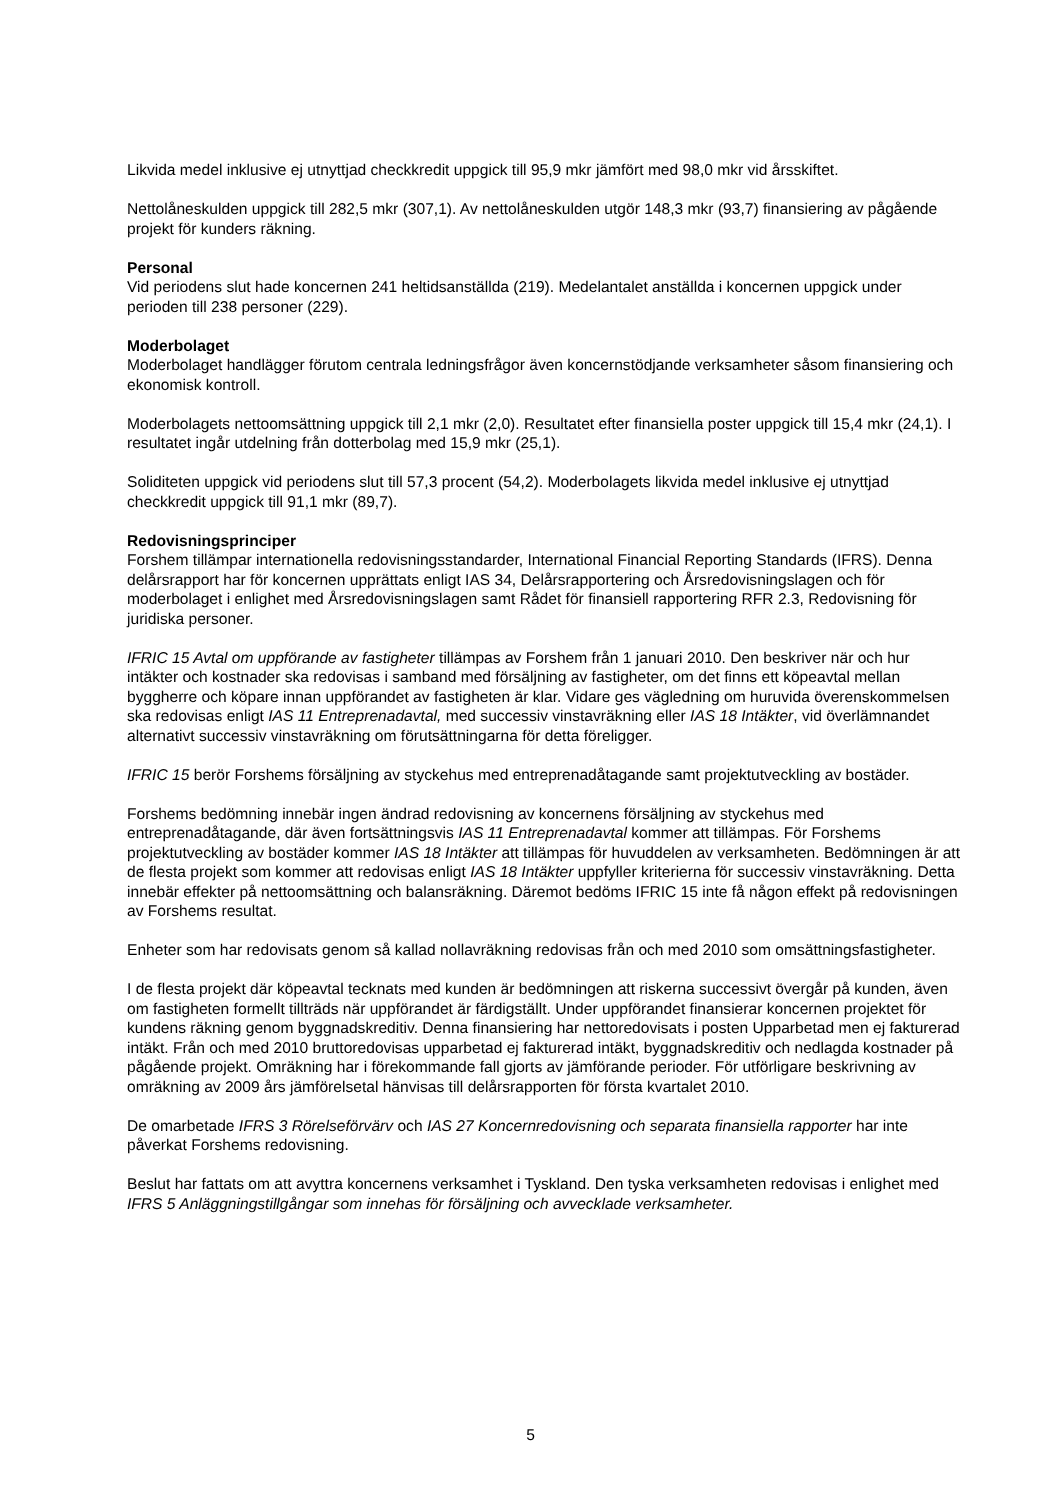Likvida medel inklusive ej utnyttjad checkkredit uppgick till 95,9 mkr jämfört med 98,0 mkr vid årsskiftet.
Nettolåneskulden uppgick till 282,5 mkr (307,1). Av nettolåneskulden utgör 148,3 mkr (93,7) finansiering av pågående projekt för kunders räkning.
Personal
Vid periodens slut hade koncernen 241 heltidsanställda (219). Medelantalet anställda i koncernen uppgick under perioden till 238 personer (229).
Moderbolaget
Moderbolaget handlägger förutom centrala ledningsfrågor även koncernstödjande verksamheter såsom finansiering och ekonomisk kontroll.
Moderbolagets nettoomsättning uppgick till 2,1 mkr (2,0). Resultatet efter finansiella poster uppgick till 15,4 mkr (24,1). I resultatet ingår utdelning från dotterbolag med 15,9 mkr (25,1).
Soliditeten uppgick vid periodens slut till 57,3 procent (54,2). Moderbolagets likvida medel inklusive ej utnyttjad checkkredit uppgick till 91,1 mkr (89,7).
Redovisningsprinciper
Forshem tillämpar internationella redovisningsstandarder, International Financial Reporting Standards (IFRS). Denna delårsrapport har för koncernen upprättats enligt IAS 34, Delårsrapportering och Årsredovisningslagen och för moderbolaget i enlighet med Årsredovisningslagen samt Rådet för finansiell rapportering RFR 2.3, Redovisning för juridiska personer.
IFRIC 15 Avtal om uppförande av fastigheter tillämpas av Forshem från 1 januari 2010. Den beskriver när och hur intäkter och kostnader ska redovisas i samband med försäljning av fastigheter, om det finns ett köpeavtal mellan byggherre och köpare innan uppförandet av fastigheten är klar. Vidare ges vägledning om huruvida överenskommelsen ska redovisas enligt IAS 11 Entreprenadavtal, med successiv vinstavräkning eller IAS 18 Intäkter, vid överlämnandet alternativt successiv vinstavräkning om förutsättningarna för detta föreligger.
IFRIC 15 berör Forshems försäljning av styckehus med entreprenadåtagande samt projektutveckling av bostäder.
Forshems bedömning innebär ingen ändrad redovisning av koncernens försäljning av styckehus med entreprenadåtagande, där även fortsättningsvis IAS 11 Entreprenadavtal kommer att tillämpas. För Forshems projektutveckling av bostäder kommer IAS 18 Intäkter att tillämpas för huvuddelen av verksamheten. Bedömningen är att de flesta projekt som kommer att redovisas enligt IAS 18 Intäkter uppfyller kriterierna för successiv vinstavräkning. Detta innebär effekter på nettoomsättning och balansräkning. Däremot bedöms IFRIC 15 inte få någon effekt på redovisningen av Forshems resultat.
Enheter som har redovisats genom så kallad nollavräkning redovisas från och med 2010 som omsättningsfastigheter.
I de flesta projekt där köpeavtal tecknats med kunden är bedömningen att riskerna successivt övergår på kunden, även om fastigheten formellt tillträds när uppförandet är färdigställt. Under uppförandet finansierar koncernen projektet för kundens räkning genom byggnadskreditiv. Denna finansiering har nettoredovisats i posten Upparbetad men ej fakturerad intäkt. Från och med 2010 bruttoredovisas upparbetad ej fakturerad intäkt, byggnadskreditiv och nedlagda kostnader på pågående projekt. Omräkning har i förekommande fall gjorts av jämförande perioder. För utförligare beskrivning av omräkning av 2009 års jämförelsetal hänvisas till delårsrapporten för första kvartalet 2010.
De omarbetade IFRS 3 Rörelseförvärv och IAS 27 Koncernredovisning och separata finansiella rapporter har inte påverkat Forshems redovisning.
Beslut har fattats om att avyttra koncernens verksamhet i Tyskland. Den tyska verksamheten redovisas i enlighet med IFRS 5 Anläggningstillgångar som innehas för försäljning och avvecklade verksamheter.
5